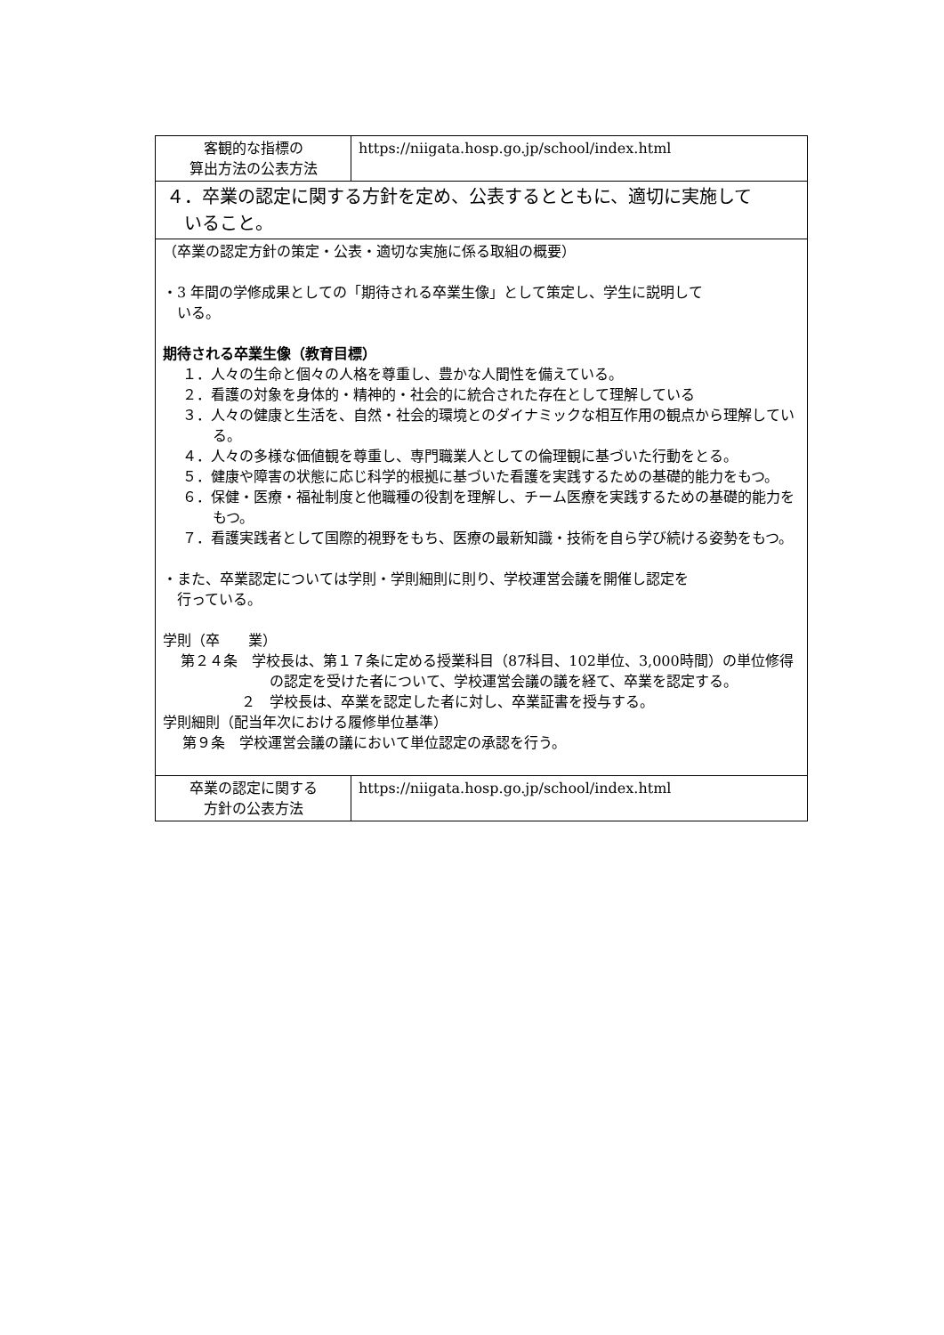| 客観的な指標の 算出方法の公表方法 | https://niigata.hosp.go.jp/school/index.html |
| ４．卒業の認定に関する方針を定め、公表するとともに、適切に実施して いること。 | |
| （卒業の認定方針の策定・公表・適切な実施に係る取組の概要） ・3 年間の学修成果としての「期待される卒業生像」として策定し、学生に説明して いる。 期待される卒業生像（教育目標） １．人々の生命と個々の人格を尊重し、豊かな人間性を備えている。 ２．看護の対象を身体的・精神的・社会的に統合された存在として理解している ３．人々の健康と生活を、自然・社会的環境とのダイナミックな相互作用の観点から理解している。 ４．人々の多様な価値観を尊重し、専門職業人としての倫理観に基づいた行動をとる。 ５．健康や障害の状態に応じ科学的根拠に基づいた看護を実践するための基礎的能力をもつ。 ６．保健・医療・福祉制度と他職種の役割を理解し、チーム医療を実践するための基礎的能力をもつ。 ７．看護実践者として国際的視野をもち、医療の最新知識・技術を自ら学び続ける姿勢をもつ。 ・また、卒業認定については学則・学則細則に則り、学校運営会議を開催し認定を 行っている。 学則（卒 業） 第２４条 学校長は、第１７条に定める授業科目（87科目、102単位、3,000時間）の単位修得の認定を受けた者について、学校運営会議の議を経て、卒業を認定する。 ２ 学校長は、卒業を認定した者に対し、卒業証書を授与する。 学則細則（配当年次における履修単位基準） 第９条 学校運営会議の議において単位認定の承認を行う。 | |
| 卒業の認定に関する 方針の公表方法 | https://niigata.hosp.go.jp/school/index.html |